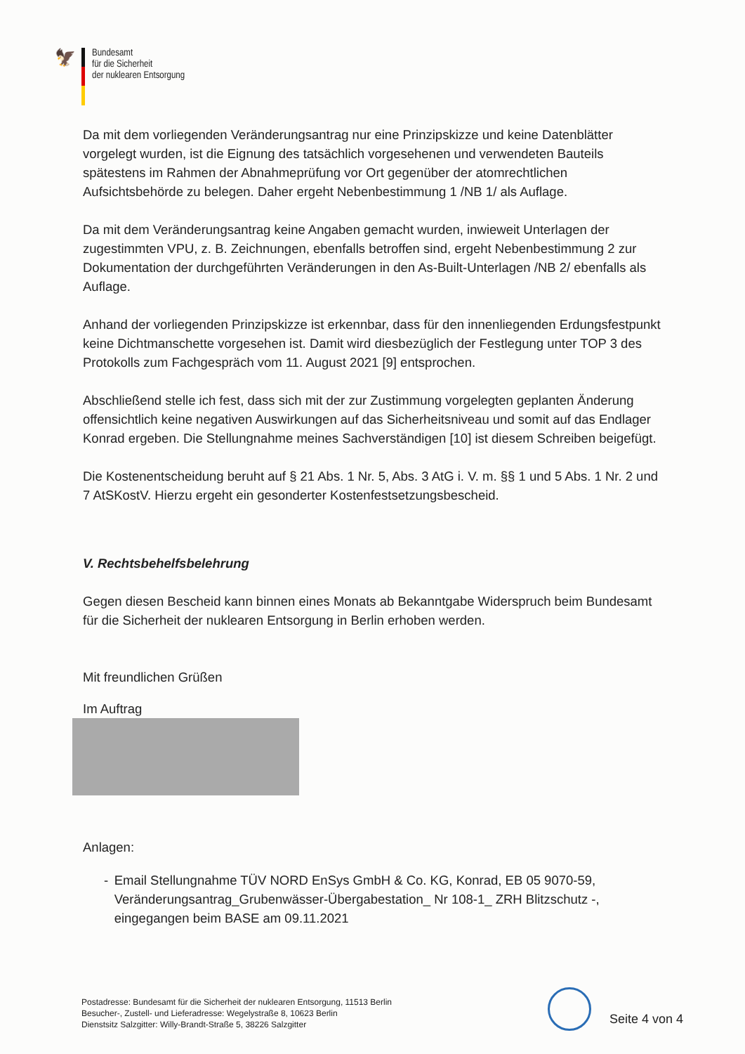🦅
Bundesamt
für die Sicherheit
der nuklearen Entsorgung
Da mit dem vorliegenden Veränderungsantrag nur eine Prinzipskizze und keine Datenblätter vorgelegt wurden, ist die Eignung des tatsächlich vorgesehenen und verwendeten Bauteils spätestens im Rahmen der Abnahmeprüfung vor Ort gegenüber der atomrechtlichen Aufsichtsbehörde zu belegen. Daher ergeht Nebenbestimmung 1 /NB 1/ als Auflage.
Da mit dem Veränderungsantrag keine Angaben gemacht wurden, inwieweit Unterlagen der zugestimmten VPU, z. B. Zeichnungen, ebenfalls betroffen sind, ergeht Nebenbestimmung 2 zur Dokumentation der durchgeführten Veränderungen in den As-Built-Unterlagen /NB 2/ ebenfalls als Auflage.
Anhand der vorliegenden Prinzipskizze ist erkennbar, dass für den innenliegenden Erdungsfestpunkt keine Dichtmanschette vorgesehen ist. Damit wird diesbezüglich der Festlegung unter TOP 3 des Protokolls zum Fachgespräch vom 11. August 2021 [9] entsprochen.
Abschließend stelle ich fest, dass sich mit der zur Zustimmung vorgelegten geplanten Änderung offensichtlich keine negativen Auswirkungen auf das Sicherheitsniveau und somit auf das Endlager Konrad ergeben. Die Stellungnahme meines Sachverständigen [10] ist diesem Schreiben beigefügt.
Die Kostenentscheidung beruht auf § 21 Abs. 1 Nr. 5, Abs. 3 AtG i. V. m. §§ 1 und 5 Abs. 1 Nr. 2 und 7 AtSKostV. Hierzu ergeht ein gesonderter Kostenfestsetzungsbescheid.
V. Rechtsbehelfsbelehrung
Gegen diesen Bescheid kann binnen eines Monats ab Bekanntgabe Widerspruch beim Bundesamt für die Sicherheit der nuklearen Entsorgung in Berlin erhoben werden.
Mit freundlichen Grüßen
Im Auftrag
Anlagen:
- Email Stellungnahme TÜV NORD EnSys GmbH & Co. KG, Konrad, EB 05 9070-59, Veränderungsantrag_Grubenwässer-Übergabestation_ Nr 108-1_ ZRH Blitzschutz -, eingegangen beim BASE am 09.11.2021
Postadresse: Bundesamt für die Sicherheit der nuklearen Entsorgung, 11513 Berlin
Besucher-, Zustell- und Lieferadresse: Wegelystraße 8, 10623 Berlin
Dienstsitz Salzgitter: Willy-Brandt-Straße 5, 38226 Salzgitter
Seite 4 von 4